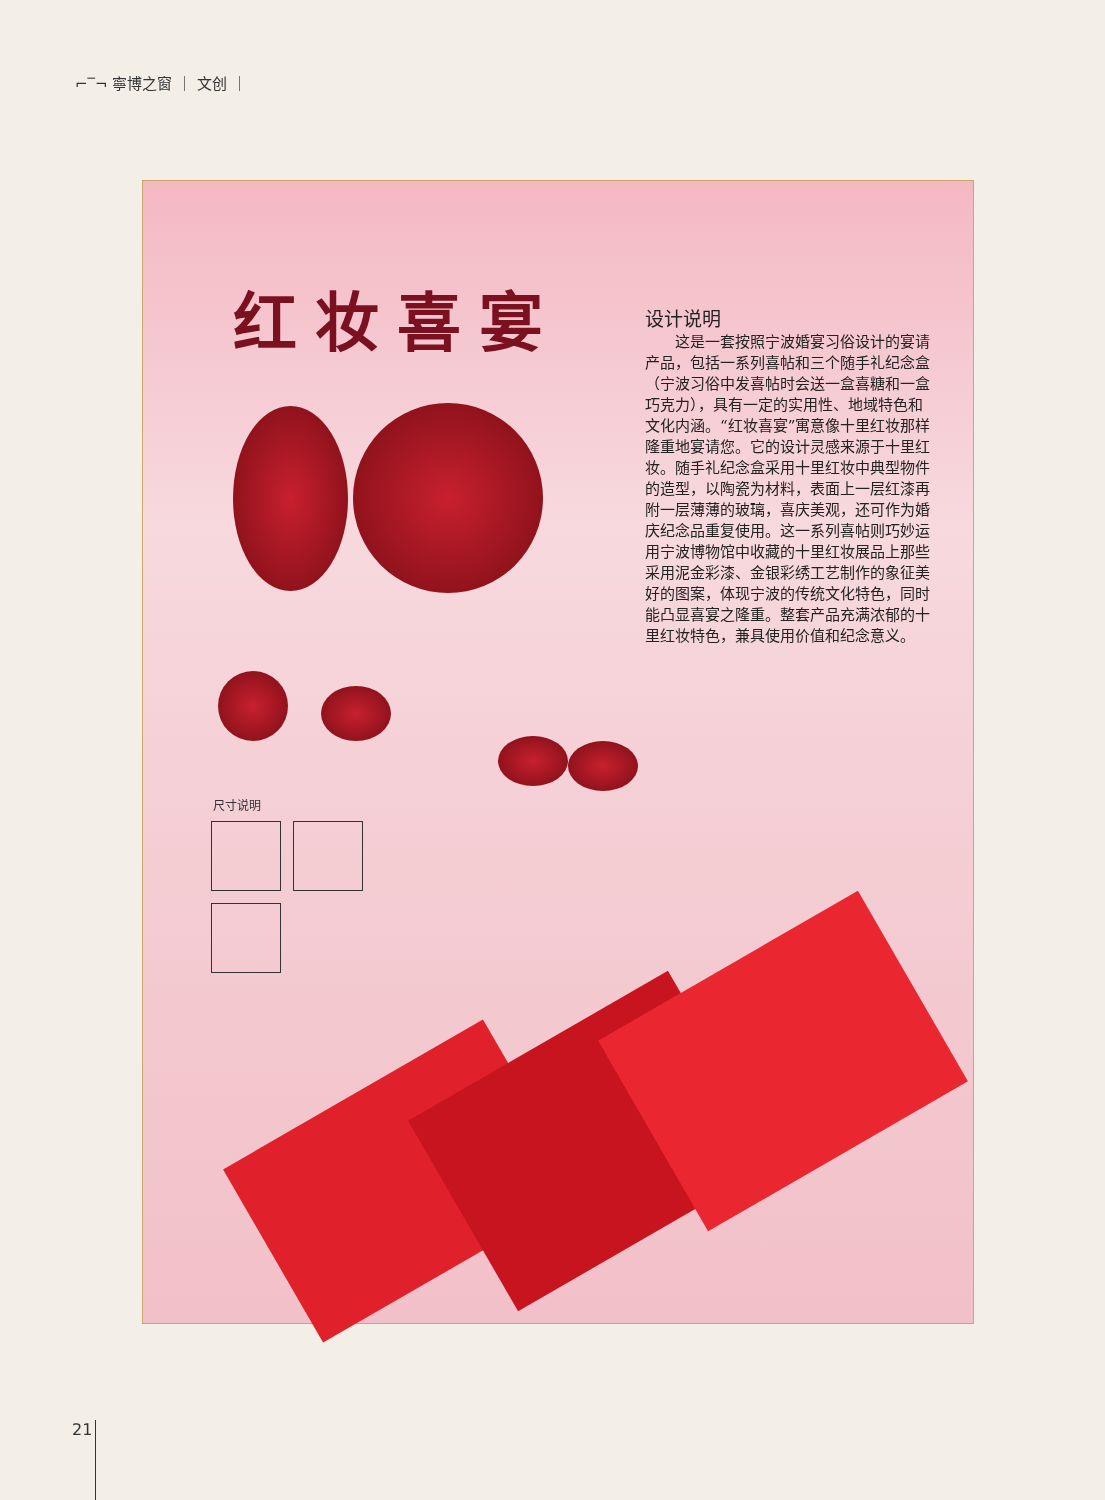⌐‾¬ 寧博之窗 ｜ 文创 ｜
红妆喜宴
设计说明
　　这是一套按照宁波婚宴习俗设计的宴请产品，包括一系列喜帖和三个随手礼纪念盒（宁波习俗中发喜帖时会送一盒喜糖和一盒巧克力），具有一定的实用性、地域特色和文化内涵。“红妆喜宴”寓意像十里红妆那样隆重地宴请您。它的设计灵感来源于十里红妆。随手礼纪念盒采用十里红妆中典型物件的造型，以陶瓷为材料，表面上一层红漆再附一层薄薄的玻璃，喜庆美观，还可作为婚庆纪念品重复使用。这一系列喜帖则巧妙运用宁波博物馆中收藏的十里红妆展品上那些采用泥金彩漆、金银彩绣工艺制作的象征美好的图案，体现宁波的传统文化特色，同时能凸显喜宴之隆重。整套产品充满浓郁的十里红妆特色，兼具使用价值和纪念意义。
尺寸说明
21